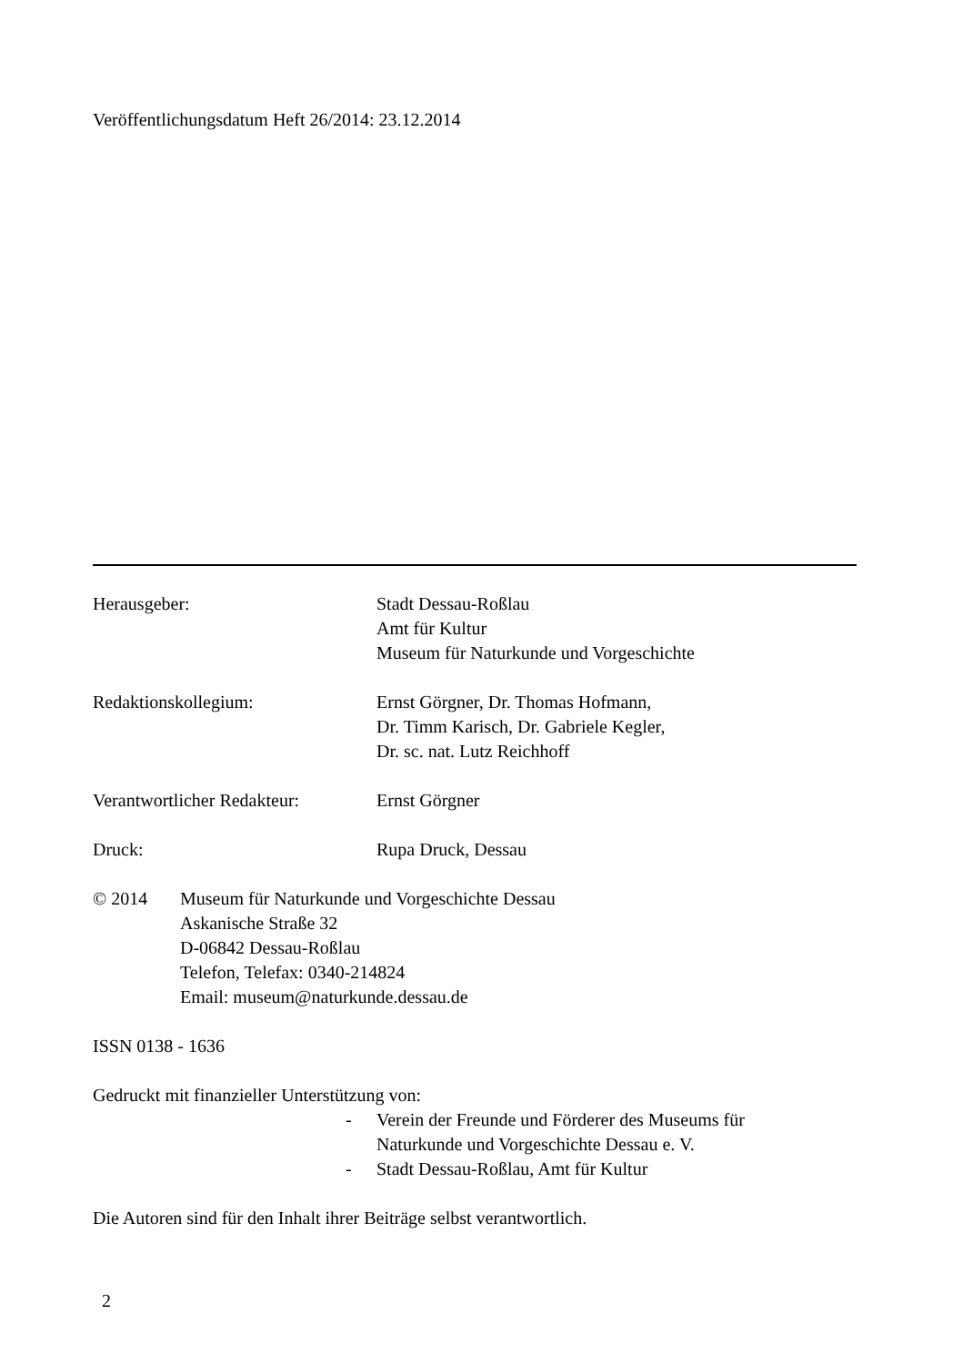Veröffentlichungsdatum Heft 26/2014: 23.12.2014
Herausgeber: Stadt Dessau-Roßlau
Amt für Kultur
Museum für Naturkunde und Vorgeschichte
Redaktionskollegium: Ernst Görgner, Dr. Thomas Hofmann,
Dr. Timm Karisch, Dr. Gabriele Kegler,
Dr. sc. nat. Lutz Reichhoff
Verantwortlicher Redakteur:
Ernst Görgner
Druck: Rupa Druck, Dessau
© 2014 Museum für Naturkunde und Vorgeschichte Dessau
Askanische Straße 32
D-06842 Dessau-Roßlau
Telefon, Telefax: 0340-214824
Email: museum@naturkunde.dessau.de
ISSN 0138 - 1636
Gedruckt mit finanzieller Unterstützung von:
- Verein der Freunde und Förderer des Museums für
Naturkunde und Vorgeschichte Dessau e. V.
- Stadt Dessau-Roßlau, Amt für Kultur
Die Autoren sind für den Inhalt ihrer Beiträge selbst verantwortlich.
2